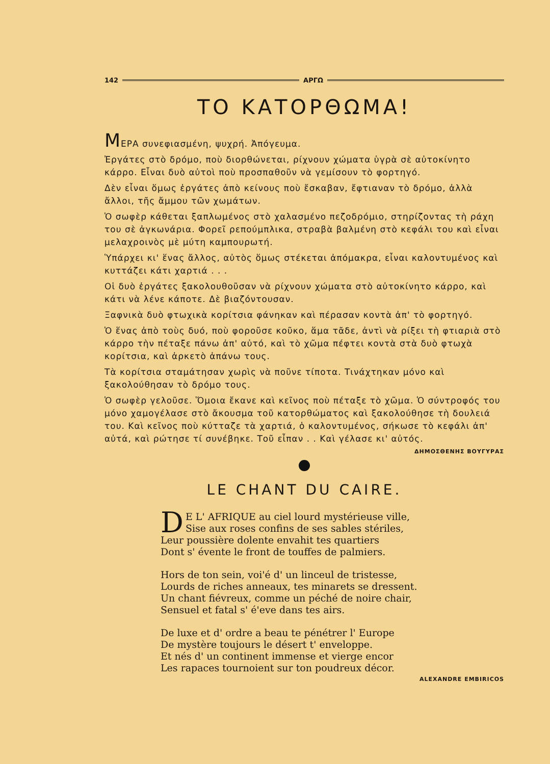142 ΑΡΓΩ
ΤΟ ΚΑΤΟΡΘΩΜΑ!
MΕΡΑ συνεφιασμένη, ψυχρή. Ἀπόγευμα.
Ἐργάτες στὸ δρόμο, ποὺ διορθώνεται, ρίχνουν χώματα ὑγρὰ σὲ αὐτοκίνητο κάρρο. Εἶναι δυὸ αὐτοὶ ποὺ προσπαθοῦν νὰ γεμίσουν τὸ φορτηγό.
Δὲν εἶναι ὅμως ἐργάτες ἀπὸ κείνους ποὺ ἔσκαβαν, ἔφτιαναν τὸ δρόμο, ἀλλὰ ἄλλοι, τῆς ἄμμου τῶν χωμάτων.
Ὁ σωφὲρ κάθεται ξαπλωμένος στὸ χαλασμένο πεζοδρόμιο, στηρίζοντας τὴ ράχη του σὲ ἀγκωνάρια. Φορεῖ ρεπούμπλικα, στραβὰ βαλμένη στὸ κεφάλι του καὶ εἶναι μελαχροινὸς μὲ μύτη καμπουρωτή.
Ὑπάρχει κι' ἕνας ἄλλος, αὐτὸς ὅμως στέκεται ἀπόμακρα, εἶναι καλοντυμένος καὶ κυττάζει κάτι χαρτιά . . .
Οἱ δυὸ ἐργάτες ξακολουθοῦσαν νὰ ρίχνουν χώματα στὸ αὐτοκίνητο κάρρο, καὶ κάτι νὰ λένε κάποτε. Δὲ βιαζόντουσαν.
Ξαφνικὰ δυὸ φτωχικὰ κορίτσια φάνηκαν καὶ πέρασαν κοντὰ ἀπ' τὸ φορτηγό.
Ὁ ἕνας ἀπὸ τοὺς δυό, ποὺ φοροῦσε κοῦκο, ἅμα τᾶδε, ἀντὶ νὰ ρίξει τὴ φτιαριὰ στὸ κάρρο τὴν πέταξε πάνω ἀπ' αὐτό, καὶ τὸ χῶμα πέφτει κοντὰ στὰ δυὸ φτωχὰ κορίτσια, καὶ ἀρκετὸ ἀπάνω τους.
Τὰ κορίτσια σταμάτησαν χωρὶς νὰ ποῦνε τίποτα. Τινάχτηκαν μόνο καὶ ξακολούθησαν τὸ δρόμο τους.
Ὁ σωφὲρ γελοῦσε. Ὅμοια ἔκανε καὶ κεῖνος ποὺ πέταξε τὸ χῶμα. Ὁ σύντροφός του μόνο χαμογέλασε στὸ ἄκουσμα τοῦ κατορθώματος καὶ ξακολούθησε τὴ δουλειά του. Καὶ κεῖνος ποὺ κύτταζε τὰ χαρτιά, ὁ καλοντυμένος, σήκωσε τὸ κεφάλι ἀπ' αὐτά, καὶ ρώτησε τί συνέβηκε. Τοῦ εἶπαν . . Καὶ γέλασε κι' αὐτός.
ΔΗΜΟΣΘΕΝΗΣ ΒΟΥΓΥΡΑΣ
LE CHANT DU CAIRE.
DE L' AFRIQUE au ciel lourd mystérieuse ville,
Sise aux roses confins de ses sables stériles,
Leur poussière dolente envahit tes quartiers
Dont s' évente le front de touffes de palmiers.
Hors de ton sein, voi'é d' un linceul de tristesse,
Lourds de riches anneaux, tes minarets se dressent.
Un chant fiévreux, comme un péché de noire chair,
Sensuel et fatal s' é'eve dans tes airs.
De luxe et d' ordre a beau te pénétrer l' Europe
De mystère toujours le désert t' enveloppe.
Et nés d' un continent immense et vierge encor
Les rapaces tournoient sur ton poudreux décor.
ALEXANDRE EMBIRICOS